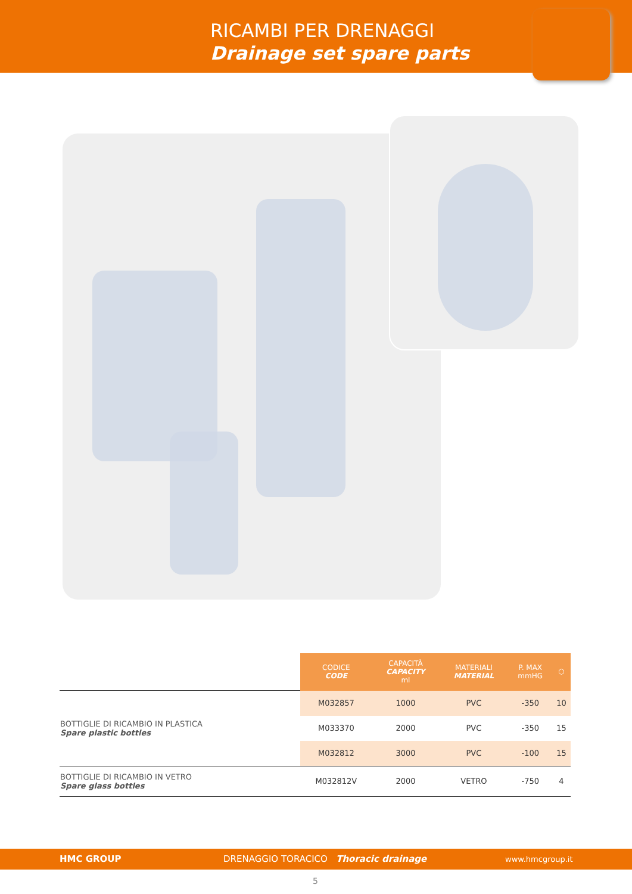RICAMBI PER DRENAGGI
Drainage set spare parts
| | CODICE CODE | CAPACITÀ CAPACITY ml | MATERIALI MATERIAL | P. MAX mmHG | ⬡ |
| --- | --- | --- | --- | --- | --- |
| BOTTIGLIE DI RICAMBIO IN PLASTICA Spare plastic bottles | M032857 | 1000 | PVC | -350 | 10 |
| | M033370 | 2000 | PVC | -350 | 15 |
| | M032812 | 3000 | PVC | -100 | 15 |
| BOTTIGLIE DI RICAMBIO IN VETRO Spare glass bottles | M032812V | 2000 | VETRO | -750 | 4 |
HMC GROUP DRENAGGIO TORACICO Thoracic drainage www.hmcgroup.it
5